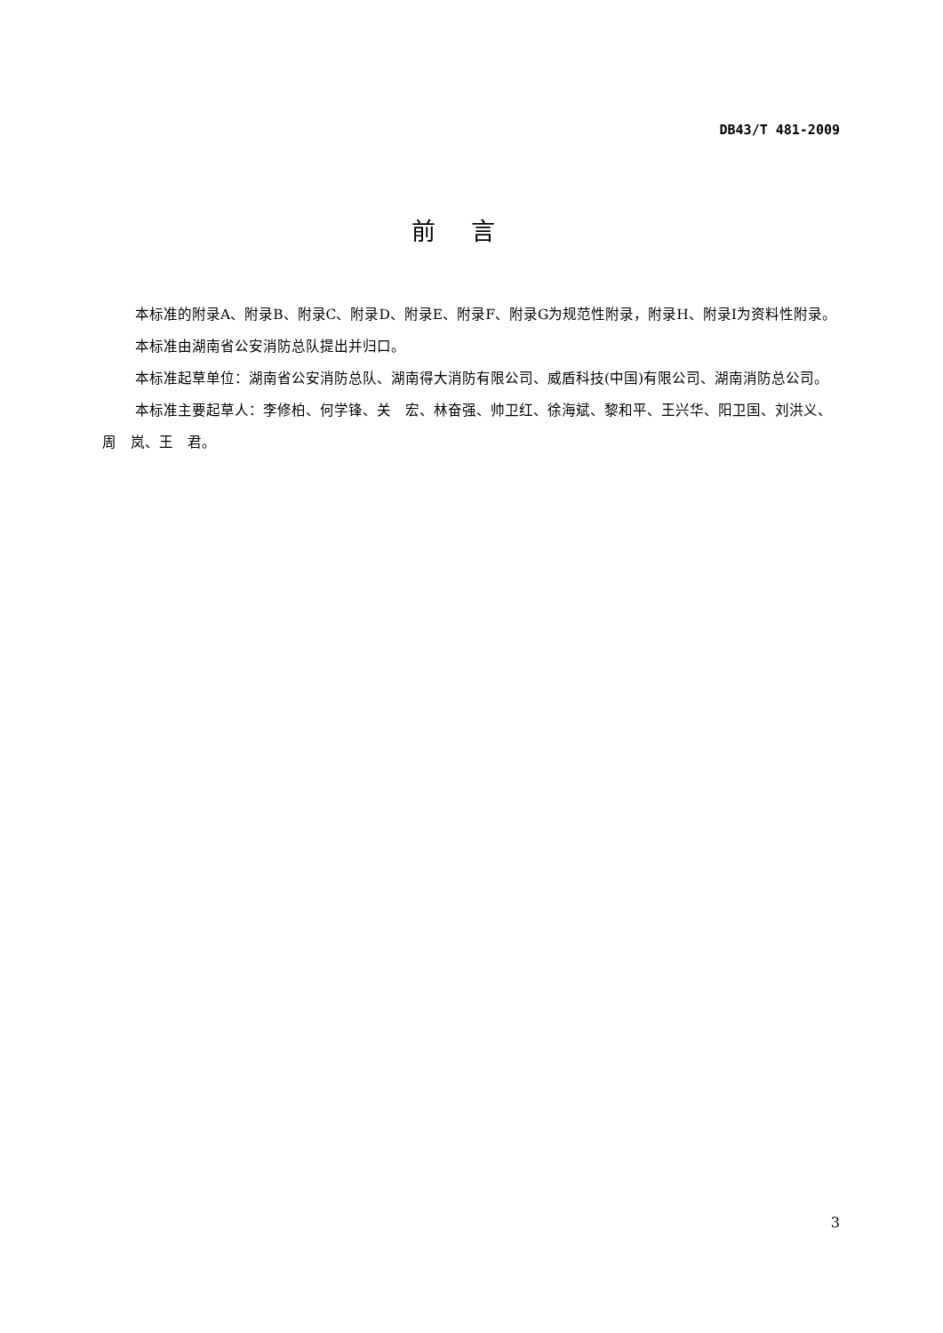DB43/T 481-2009
前言
本标准的附录A、附录B、附录C、附录D、附录E、附录F、附录G为规范性附录，附录H、附录I为资料性附录。
本标准由湖南省公安消防总队提出并归口。
本标准起草单位：湖南省公安消防总队、湖南得大消防有限公司、威盾科技(中国)有限公司、湖南消防总公司。
本标准主要起草人：李修柏、何学锋、关　宏、林奋强、帅卫红、徐海斌、黎和平、王兴华、阳卫国、刘洪义、周　岚、王　君。
3